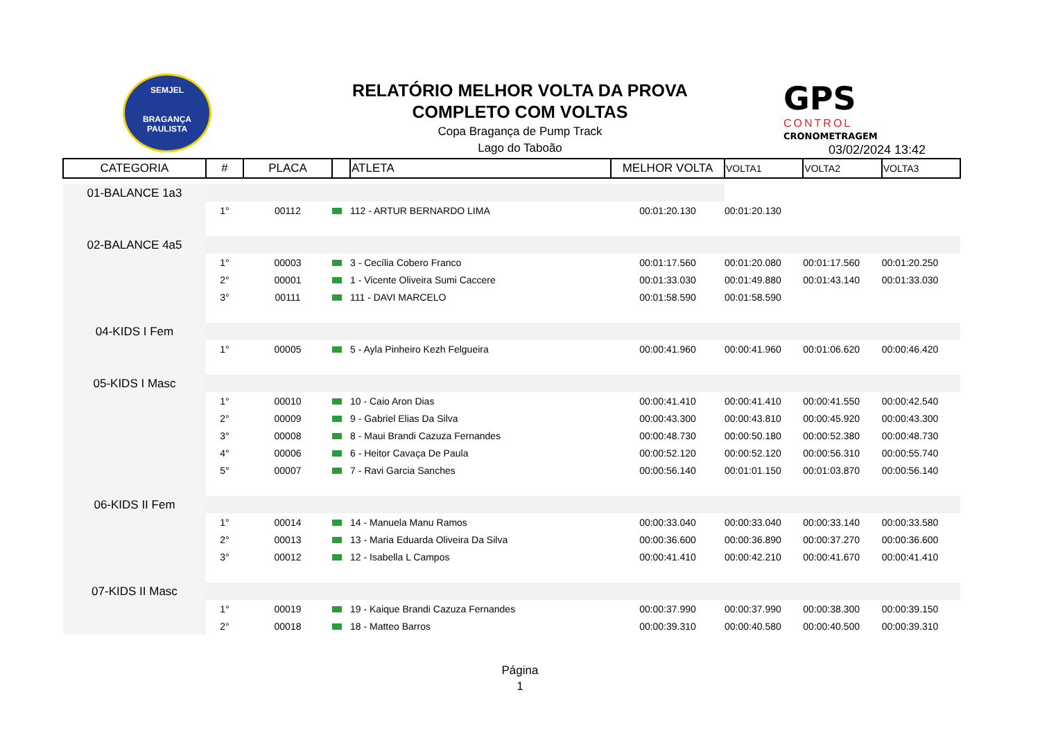SEMJEL
BRAGANÇA PAULISTA
RELATÓRIO MELHOR VOLTA DA PROVA
COMPLETO COM VOLTAS
Copa Bragança de Pump Track
Lago do Taboão
GPS
CONTROL
CRONOMETRAGEM
03/02/2024 13:42
| CATEGORIA | # | PLACA | | ATLETA | MELHOR VOLTA | VOLTA1 | VOLTA2 | VOLTA3 |
| --- | --- | --- | --- | --- | --- | --- | --- | --- |
| 01-BALANCE 1a3 | | | | | | | | |
| | 1° | 00112 | | 112 - ARTUR BERNARDO LIMA | 00:01:20.130 | 00:01:20.130 | | |
| 02-BALANCE 4a5 | | | | | | | | |
| | 1° | 00003 | | 3 - Cecília Cobero Franco | 00:01:17.560 | 00:01:20.080 | 00:01:17.560 | 00:01:20.250 |
| | 2° | 00001 | | 1 - Vicente Oliveira Sumi Caccere | 00:01:33.030 | 00:01:49.880 | 00:01:43.140 | 00:01:33.030 |
| | 3° | 00111 | | 111 - DAVI MARCELO | 00:01:58.590 | 00:01:58.590 | | |
| 04-KIDS I Fem | | | | | | | | |
| | 1° | 00005 | | 5 - Ayla Pinheiro Kezh Felgueira | 00:00:41.960 | 00:00:41.960 | 00:01:06.620 | 00:00:46.420 |
| 05-KIDS I Masc | | | | | | | | |
| | 1° | 00010 | | 10 - Caio Aron Dias | 00:00:41.410 | 00:00:41.410 | 00:00:41.550 | 00:00:42.540 |
| | 2° | 00009 | | 9 - Gabriel Elias Da Silva | 00:00:43.300 | 00:00:43.810 | 00:00:45.920 | 00:00:43.300 |
| | 3° | 00008 | | 8 - Maui Brandi Cazuza Fernandes | 00:00:48.730 | 00:00:50.180 | 00:00:52.380 | 00:00:48.730 |
| | 4° | 00006 | | 6 - Heitor Cavaça De Paula | 00:00:52.120 | 00:00:52.120 | 00:00:56.310 | 00:00:55.740 |
| | 5° | 00007 | | 7 - Ravi Garcia Sanches | 00:00:56.140 | 00:01:01.150 | 00:01:03.870 | 00:00:56.140 |
| 06-KIDS II Fem | | | | | | | | |
| | 1° | 00014 | | 14 - Manuela Manu Ramos | 00:00:33.040 | 00:00:33.040 | 00:00:33.140 | 00:00:33.580 |
| | 2° | 00013 | | 13 - Maria Eduarda Oliveira Da Silva | 00:00:36.600 | 00:00:36.890 | 00:00:37.270 | 00:00:36.600 |
| | 3° | 00012 | | 12 - Isabella L Campos | 00:00:41.410 | 00:00:42.210 | 00:00:41.670 | 00:00:41.410 |
| 07-KIDS II Masc | | | | | | | | |
| | 1° | 00019 | | 19 - Kaique Brandi Cazuza Fernandes | 00:00:37.990 | 00:00:37.990 | 00:00:38.300 | 00:00:39.150 |
| | 2° | 00018 | | 18 - Matteo Barros | 00:00:39.310 | 00:00:40.580 | 00:00:40.500 | 00:00:39.310 |
Página
1